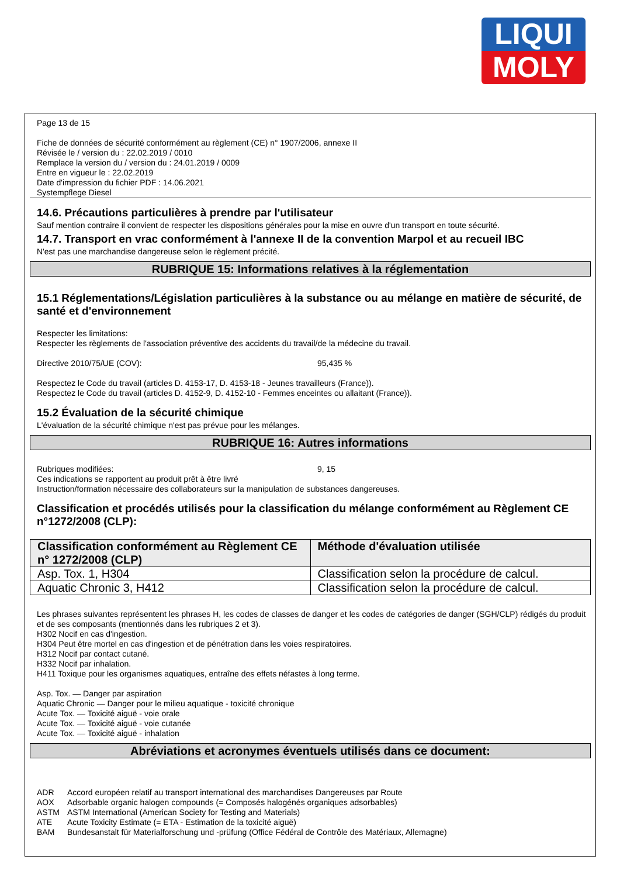LIQUI
MOLY
Page 13 de 15
Fiche de données de sécurité conformément au règlement (CE) n° 1907/2006, annexe II
Révisée le / version du : 22.02.2019 / 0010
Remplace la version du / version du : 24.01.2019 / 0009
Entre en vigueur le : 22.02.2019
Date d'impression du fichier PDF : 14.06.2021
Systempflege Diesel
14.6. Précautions particulières à prendre par l'utilisateur
Sauf mention contraire il convient de respecter les dispositions générales pour la mise en ouvre d'un transport en toute sécurité.
14.7. Transport en vrac conformément à l'annexe II de la convention Marpol et au recueil IBC
N'est pas une marchandise dangereuse selon le règlement précité.
RUBRIQUE 15: Informations relatives à la réglementation
15.1 Réglementations/Législation particulières à la substance ou au mélange en matière de sécurité, de santé et d'environnement
Respecter les limitations:
Respecter les règlements de l'association préventive des accidents du travail/de la médecine du travail.
Directive 2010/75/UE (COV): 95,435 %
Respectez le Code du travail (articles D. 4153-17, D. 4153-18 - Jeunes travailleurs (France)).
Respectez le Code du travail (articles D. 4152-9, D. 4152-10 - Femmes enceintes ou allaitant (France)).
15.2 Évaluation de la sécurité chimique
L'évaluation de la sécurité chimique n'est pas prévue pour les mélanges.
RUBRIQUE 16: Autres informations
Rubriques modifiées: 9, 15
Ces indications se rapportent au produit prêt à être livré
Instruction/formation nécessaire des collaborateurs sur la manipulation de substances dangereuses.
Classification et procédés utilisés pour la classification du mélange conformément au Règlement CE n°1272/2008 (CLP):
| Classification conformément au Règlement CE n° 1272/2008 (CLP) | Méthode d'évaluation utilisée |
| --- | --- |
| Asp. Tox. 1, H304 | Classification selon la procédure de calcul. |
| Aquatic Chronic 3, H412 | Classification selon la procédure de calcul. |
Les phrases suivantes représentent les phrases H, les codes de classes de danger et les codes de catégories de danger (SGH/CLP) rédigés du produit et de ses composants (mentionnés dans les rubriques 2 et 3).
H302 Nocif en cas d'ingestion.
H304 Peut être mortel en cas d'ingestion et de pénétration dans les voies respiratoires.
H312 Nocif par contact cutané.
H332 Nocif par inhalation.
H411 Toxique pour les organismes aquatiques, entraîne des effets néfastes à long terme.
Asp. Tox. — Danger par aspiration
Aquatic Chronic — Danger pour le milieu aquatique - toxicité chronique
Acute Tox. — Toxicité aiguë - voie orale
Acute Tox. — Toxicité aiguë - voie cutanée
Acute Tox. — Toxicité aiguë - inhalation
Abréviations et acronymes éventuels utilisés dans ce document:
ADR Accord européen relatif au transport international des marchandises Dangereuses par Route
AOX Adsorbable organic halogen compounds (= Composés halogénés organiques adsorbables)
ASTM ASTM International (American Society for Testing and Materials)
ATE Acute Toxicity Estimate (= ETA - Estimation de la toxicité aiguë)
BAM Bundesanstalt für Materialforschung und -prüfung (Office Fédéral de Contrôle des Matériaux, Allemagne)